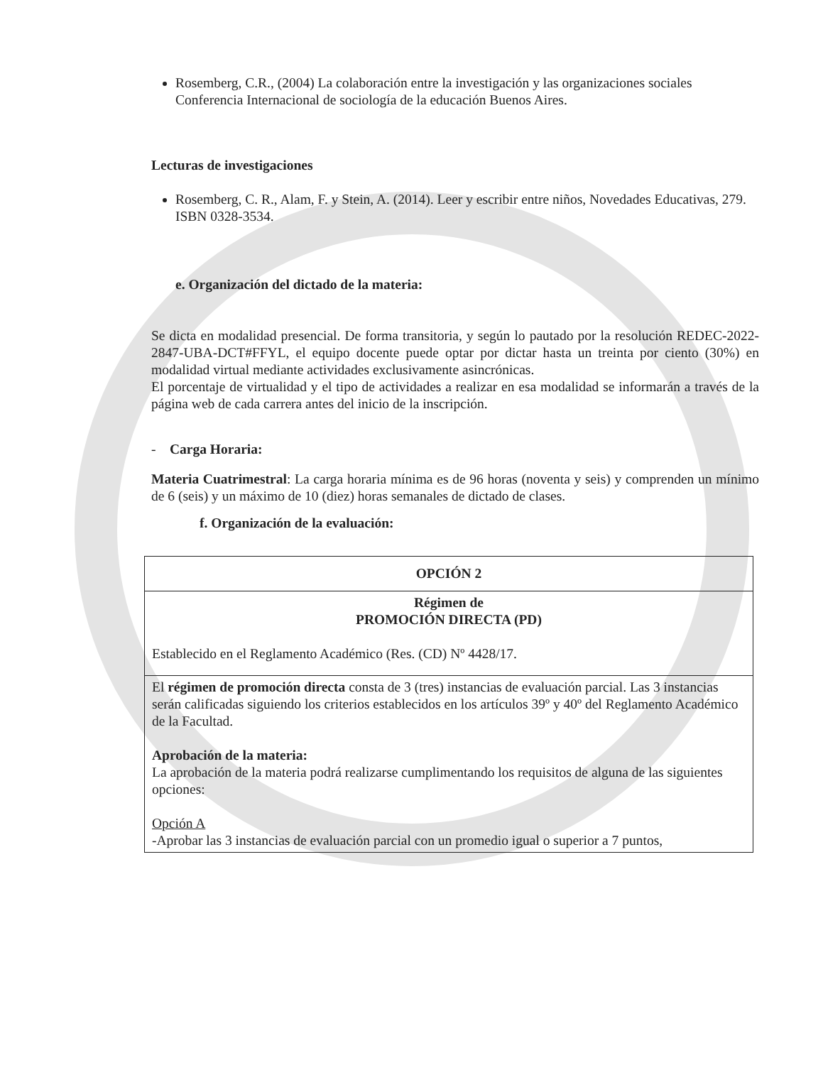Rosemberg, C.R., (2004) La colaboración entre la investigación y las organizaciones sociales Conferencia Internacional de sociología de la educación Buenos Aires.
Lecturas de investigaciones
Rosemberg, C. R., Alam, F. y Stein, A. (2014). Leer y escribir entre niños, Novedades Educativas, 279. ISBN 0328-3534.
e. Organización del dictado de la materia:
Se dicta en modalidad presencial. De forma transitoria, y según lo pautado por la resolución REDEC-2022-2847-UBA-DCT#FFYL, el equipo docente puede optar por dictar hasta un treinta por ciento (30%) en modalidad virtual mediante actividades exclusivamente asincrónicas.
El porcentaje de virtualidad y el tipo de actividades a realizar en esa modalidad se informarán a través de la página web de cada carrera antes del inicio de la inscripción.
- Carga Horaria:
Materia Cuatrimestral: La carga horaria mínima es de 96 horas (noventa y seis) y comprenden un mínimo de 6 (seis) y un máximo de 10 (diez) horas semanales de dictado de clases.
f. Organización de la evaluación:
| OPCIÓN 2 |
| Régimen de PROMOCIÓN DIRECTA (PD) Establecido en el Reglamento Académico (Res. (CD) Nº 4428/17. |
| El régimen de promoción directa consta de 3 (tres) instancias de evaluación parcial. Las 3 instancias serán calificadas siguiendo los criterios establecidos en los artículos 39º y 40º del Reglamento Académico de la Facultad. Aprobación de la materia: La aprobación de la materia podrá realizarse cumplimentando los requisitos de alguna de las siguientes opciones: Opción A -Aprobar las 3 instancias de evaluación parcial con un promedio igual o superior a 7 puntos, |